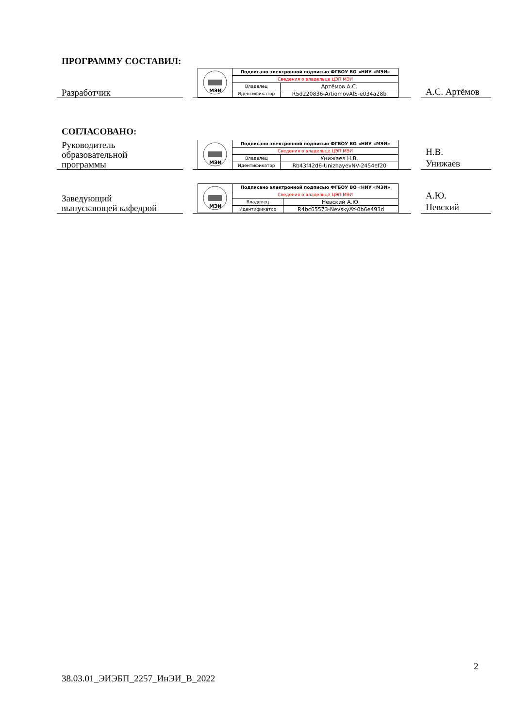ПРОГРАММУ СОСТАВИЛ:
Разработчик
| МЭИ | Подписано электронной подписью ФГБОУ ВО «НИУ «МЭИ» | |
| | Сведения о владельце ЦЭП МЭИ | |
| | Владелец | Артёмов А.С. |
| | Идентификатор | R5d220836-ArtiomovAlS-e034a28b |
А.С. Артёмов
СОГЛАСОВАНО:
Руководитель
образовательной
программы
| МЭИ | Подписано электронной подписью ФГБОУ ВО «НИУ «МЭИ» | |
| | Сведения о владельце ЦЭП МЭИ | |
| | Владелец | Унижаев Н.В. |
| | Идентификатор | Rb43f42d6-UnizhayevNV-2454ef20 |
Н.В.
Унижаев
Заведующий
выпускающей кафедрой
| МЭИ | Подписано электронной подписью ФГБОУ ВО «НИУ «МЭИ» | |
| | Сведения о владельце ЦЭП МЭИ | |
| | Владелец | Невский А.Ю. |
| | Идентификатор | R4bc65573-NevskyAY-0b6e493d |
А.Ю.
Невский
2
38.03.01_ЭИЭБП_2257_ИнЭИ_В_2022